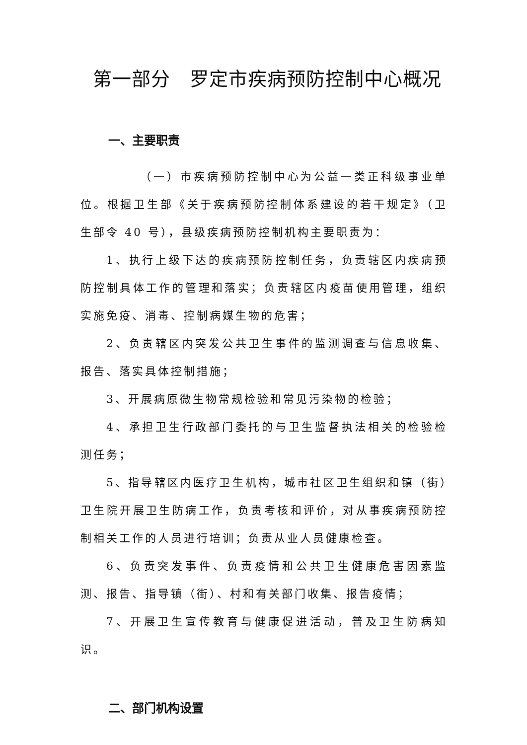第一部分　罗定市疾病预防控制中心概况
一、主要职责
（一）市疾病预防控制中心为公益一类正科级事业单位。根据卫生部《关于疾病预防控制体系建设的若干规定》（卫生部令 40 号），县级疾病预防控制机构主要职责为：
1、执行上级下达的疾病预防控制任务，负责辖区内疾病预防控制具体工作的管理和落实；负责辖区内疫苗使用管理，组织实施免疫、消毒、控制病媒生物的危害；
2、负责辖区内突发公共卫生事件的监测调查与信息收集、报告、落实具体控制措施；
3、开展病原微生物常规检验和常见污染物的检验；
4、承担卫生行政部门委托的与卫生监督执法相关的检验检测任务；
5、指导辖区内医疗卫生机构，城市社区卫生组织和镇（街）卫生院开展卫生防病工作，负责考核和评价，对从事疾病预防控制相关工作的人员进行培训；负责从业人员健康检查。
6、负责突发事件、负责疫情和公共卫生健康危害因素监测、报告、指导镇（街）、村和有关部门收集、报告疫情；
7、开展卫生宣传教育与健康促进活动，普及卫生防病知识。
二、部门机构设置